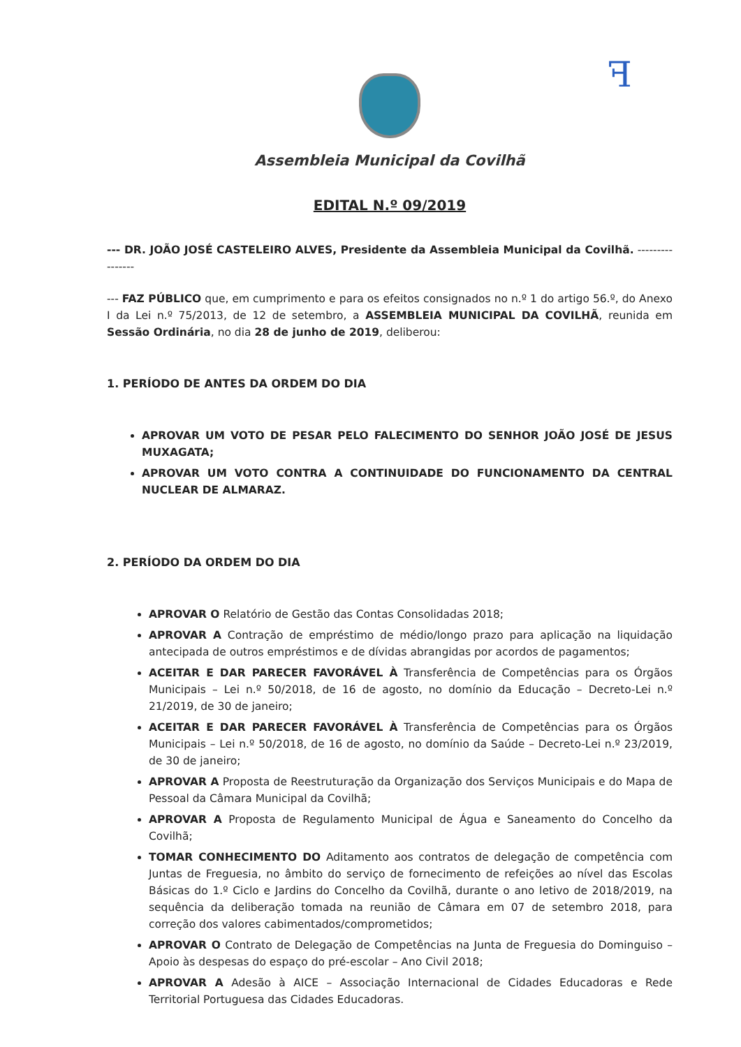ꟻ
Assembleia Municipal da Covilhã
EDITAL N.º 09/2019
--- DR. JOÃO JOSÉ CASTELEIRO ALVES, Presidente da Assembleia Municipal da Covilhã. ----------------
--- FAZ PÚBLICO que, em cumprimento e para os efeitos consignados no n.º 1 do artigo 56.º, do Anexo I da Lei n.º 75/2013, de 12 de setembro, a ASSEMBLEIA MUNICIPAL DA COVILHÃ, reunida em Sessão Ordinária, no dia 28 de junho de 2019, deliberou:
1. PERÍODO DE ANTES DA ORDEM DO DIA
APROVAR UM VOTO DE PESAR PELO FALECIMENTO DO SENHOR JOÃO JOSÉ DE JESUS MUXAGATA;
APROVAR UM VOTO CONTRA A CONTINUIDADE DO FUNCIONAMENTO DA CENTRAL NUCLEAR DE ALMARAZ.
2. PERÍODO DA ORDEM DO DIA
APROVAR O Relatório de Gestão das Contas Consolidadas 2018;
APROVAR A Contração de empréstimo de médio/longo prazo para aplicação na liquidação antecipada de outros empréstimos e de dívidas abrangidas por acordos de pagamentos;
ACEITAR E DAR PARECER FAVORÁVEL À Transferência de Competências para os Órgãos Municipais – Lei n.º 50/2018, de 16 de agosto, no domínio da Educação – Decreto-Lei n.º 21/2019, de 30 de janeiro;
ACEITAR E DAR PARECER FAVORÁVEL À Transferência de Competências para os Órgãos Municipais – Lei n.º 50/2018, de 16 de agosto, no domínio da Saúde – Decreto-Lei n.º 23/2019, de 30 de janeiro;
APROVAR A Proposta de Reestruturação da Organização dos Serviços Municipais e do Mapa de Pessoal da Câmara Municipal da Covilhã;
APROVAR A Proposta de Regulamento Municipal de Água e Saneamento do Concelho da Covilhã;
TOMAR CONHECIMENTO DO Aditamento aos contratos de delegação de competência com Juntas de Freguesia, no âmbito do serviço de fornecimento de refeições ao nível das Escolas Básicas do 1.º Ciclo e Jardins do Concelho da Covilhã, durante o ano letivo de 2018/2019, na sequência da deliberação tomada na reunião de Câmara em 07 de setembro 2018, para correção dos valores cabimentados/comprometidos;
APROVAR O Contrato de Delegação de Competências na Junta de Freguesia do Dominguiso – Apoio às despesas do espaço do pré-escolar – Ano Civil 2018;
APROVAR A Adesão à AICE – Associação Internacional de Cidades Educadoras e Rede Territorial Portuguesa das Cidades Educadoras.